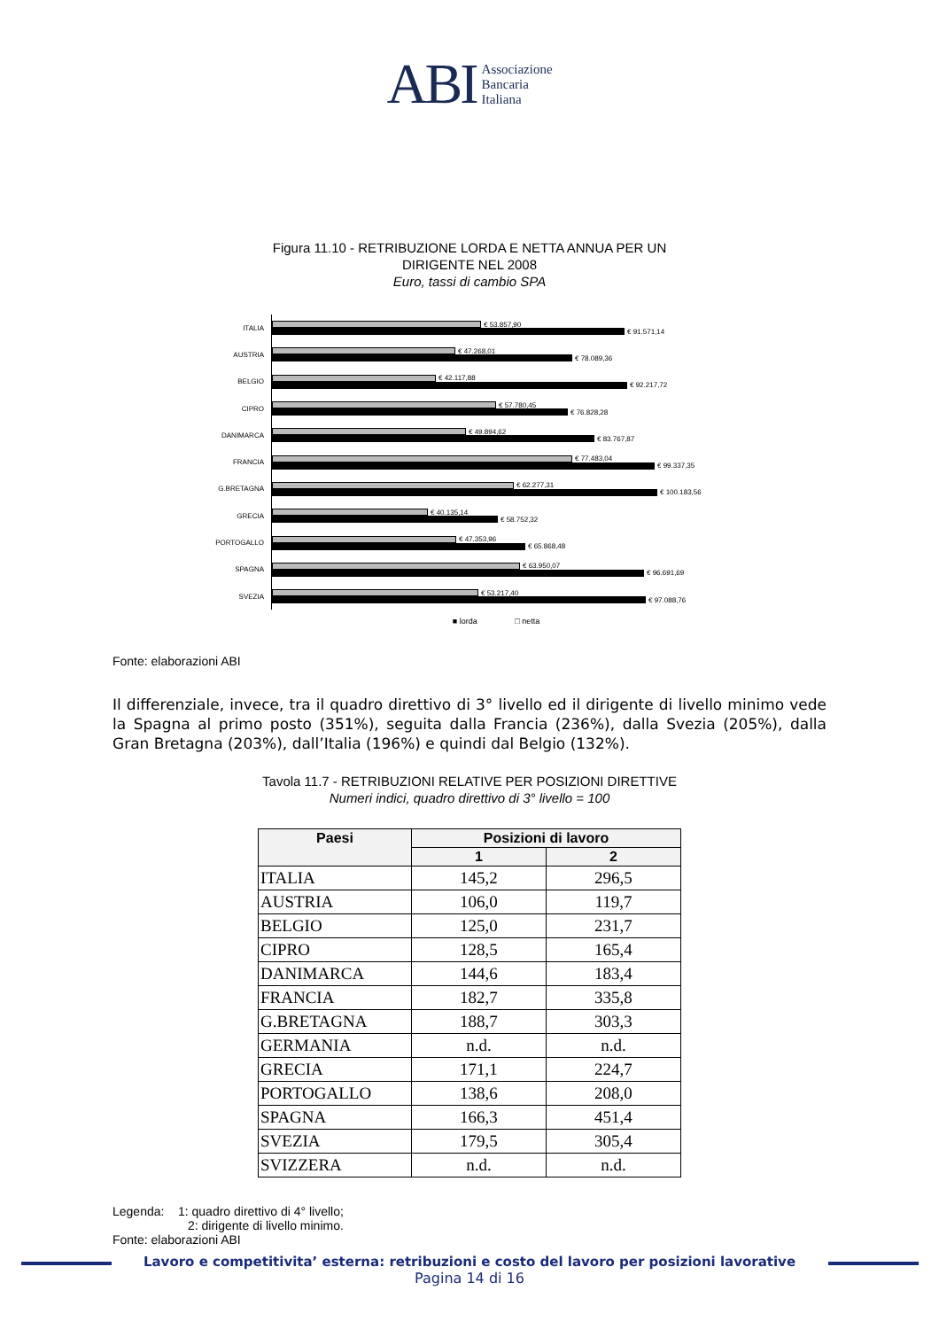ABI Associazione
Bancaria
Italiana
Figura 11.10 - RETRIBUZIONE LORDA E NETTA ANNUA PER UN
DIRIGENTE NEL 2008
Euro, tassi di cambio SPA
ITALIA
€ 53.857,90
€ 91.571,14
AUSTRIA
€ 47.268,01
€ 78.089,36
BELGIO
€ 42.117,88
€ 92.217,72
CIPRO
€ 57.780,45
€ 76.828,28
DANIMARCA
€ 49.894,62
€ 83.767,87
FRANCIA
€ 77.483,04
€ 99.337,35
G.BRETAGNA
€ 62.277,31
€ 100.183,56
GRECIA
€ 40.135,14
€ 58.752,32
PORTOGALLO
€ 47.353,96
€ 65.868,48
SPAGNA
€ 63.950,07
€ 96.691,69
SVEZIA
€ 53.217,40
€ 97.088,76
■ lorda □ netta
Fonte: elaborazioni ABI
Il differenziale, invece, tra il quadro direttivo di 3° livello ed il dirigente di livello minimo vede la Spagna al primo posto (351%), seguita dalla Francia (236%), dalla Svezia (205%), dalla Gran Bretagna (203%), dall’Italia (196%) e quindi dal Belgio (132%).
Tavola 11.7 - RETRIBUZIONI RELATIVE PER POSIZIONI DIRETTIVE
Numeri indici, quadro direttivo di 3° livello = 100
| Paesi | Posizioni di lavoro | |
| --- | --- | --- |
| | 1 | 2 |
| ITALIA | 145,2 | 296,5 |
| AUSTRIA | 106,0 | 119,7 |
| BELGIO | 125,0 | 231,7 |
| CIPRO | 128,5 | 165,4 |
| DANIMARCA | 144,6 | 183,4 |
| FRANCIA | 182,7 | 335,8 |
| G.BRETAGNA | 188,7 | 303,3 |
| GERMANIA | n.d. | n.d. |
| GRECIA | 171,1 | 224,7 |
| PORTOGALLO | 138,6 | 208,0 |
| SPAGNA | 166,3 | 451,4 |
| SVEZIA | 179,5 | 305,4 |
| SVIZZERA | n.d. | n.d. |
Legenda: 1: quadro direttivo di 4° livello;
2: dirigente di livello minimo.
Fonte: elaborazioni ABI
Lavoro e competitivita’ esterna: retribuzioni e costo del lavoro per posizioni lavorative
Pagina 14 di 16